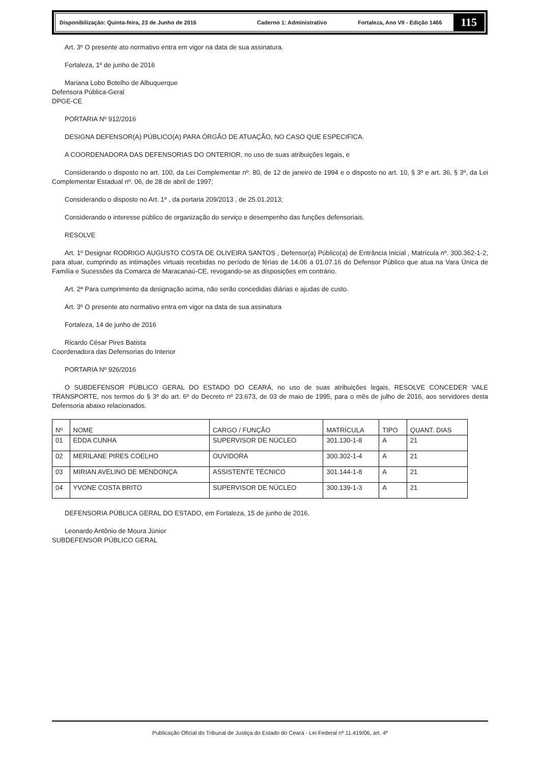Disponibilização: Quinta-feira, 23 de Junho de 2016 Caderno 1: Administrativo Fortaleza, Ano VII - Edição 1466
115
Art. 3º O presente ato normativo entra em vigor na data de sua assinatura.
Fortaleza, 1º de junho de 2016
Mariana Lobo Botelho de Albuquerque
Defensora Pública-Geral
DPGE-CE
PORTARIA Nº 912/2016
DESIGNA DEFENSOR(A) PÚBLICO(A) PARA ÓRGÃO DE ATUAÇÃO, NO CASO QUE ESPECIFICA.
A COORDENADORA DAS DEFENSORIAS DO ONTERIOR, no uso de suas atribuições legais, e
Considerando o disposto no art. 100, da Lei Complementar nº. 80, de 12 de janeiro de 1994 e o disposto no art. 10, § 3º e art. 36, § 3º, da Lei Complementar Estadual nº. 06, de 28 de abril de 1997;
Considerando o disposto no Art. 1º , da portaria 209/2013 , de 25.01.2013;
Considerando o interesse público de organização do serviço e desempenho das funções defensoriais.
RESOLVE
Art. 1º Designar RODRIGO AUGUSTO COSTA DE OLIVEIRA SANTOS , Defensor(a) Público(a) de Entrância Inicial , Matrícula nº. 300.362-1-2, para atuar, cumprindo as intimações virtuais recebidas no período de férias de 14.06 a 01.07.16 do Defensor Público que atua na Vara Única de Família e Sucessões da Comarca de Maracanaú-CE, revogando-se as disposições em contrário.
Art. 2ª Para cumprimento da designação acima, não serão concedidas diárias e ajudas de custo.
Art. 3º O presente ato normativo entra em vigor na data de sua assinatura
Fortaleza, 14 de junho de 2016
Ricardo César Pires Batista
Coordenadora das Defensorias do Interior
PORTARIA Nº 926/2016
O SUBDEFENSOR PÚBLICO GERAL DO ESTADO DO CEARÁ, no uso de suas atribuições legais, RESOLVE CONCEDER VALE TRANSPORTE, nos termos do § 3º do art. 6º do Decreto nº 23.673, de 03 de maio de 1995, para o mês de julho de 2016, aos servidores desta Defensoria abaixo relacionados.
| Nº | NOME | CARGO / FUNÇÃO | MATRÍCULA | TIPO | QUANT. DIAS |
| --- | --- | --- | --- | --- | --- |
| 01 | EDDA CUNHA | SUPERVISOR DE NÚCLEO | 301.130-1-8 | A | 21 |
| 02 | MERILANE PIRES COELHO | OUVIDORA | 300.302-1-4 | A | 21 |
| 03 | MIRIAN AVELINO DE MENDONÇA | ASSISTENTE TÉCNICO | 301.144-1-8 | A | 21 |
| 04 | YVONE COSTA BRITO | SUPERVISOR DE NÚCLEO | 300.139-1-3 | A | 21 |
DEFENSORIA PÚBLICA GERAL DO ESTADO, em Fortaleza, 15 de junho de 2016.
Leonardo Antônio de Moura Júnior
SUBDEFENSOR PÚBLICO GERAL
Publicação Oficial do Tribunal de Justiça do Estado do Ceará - Lei Federal nº 11.419/06, art. 4º